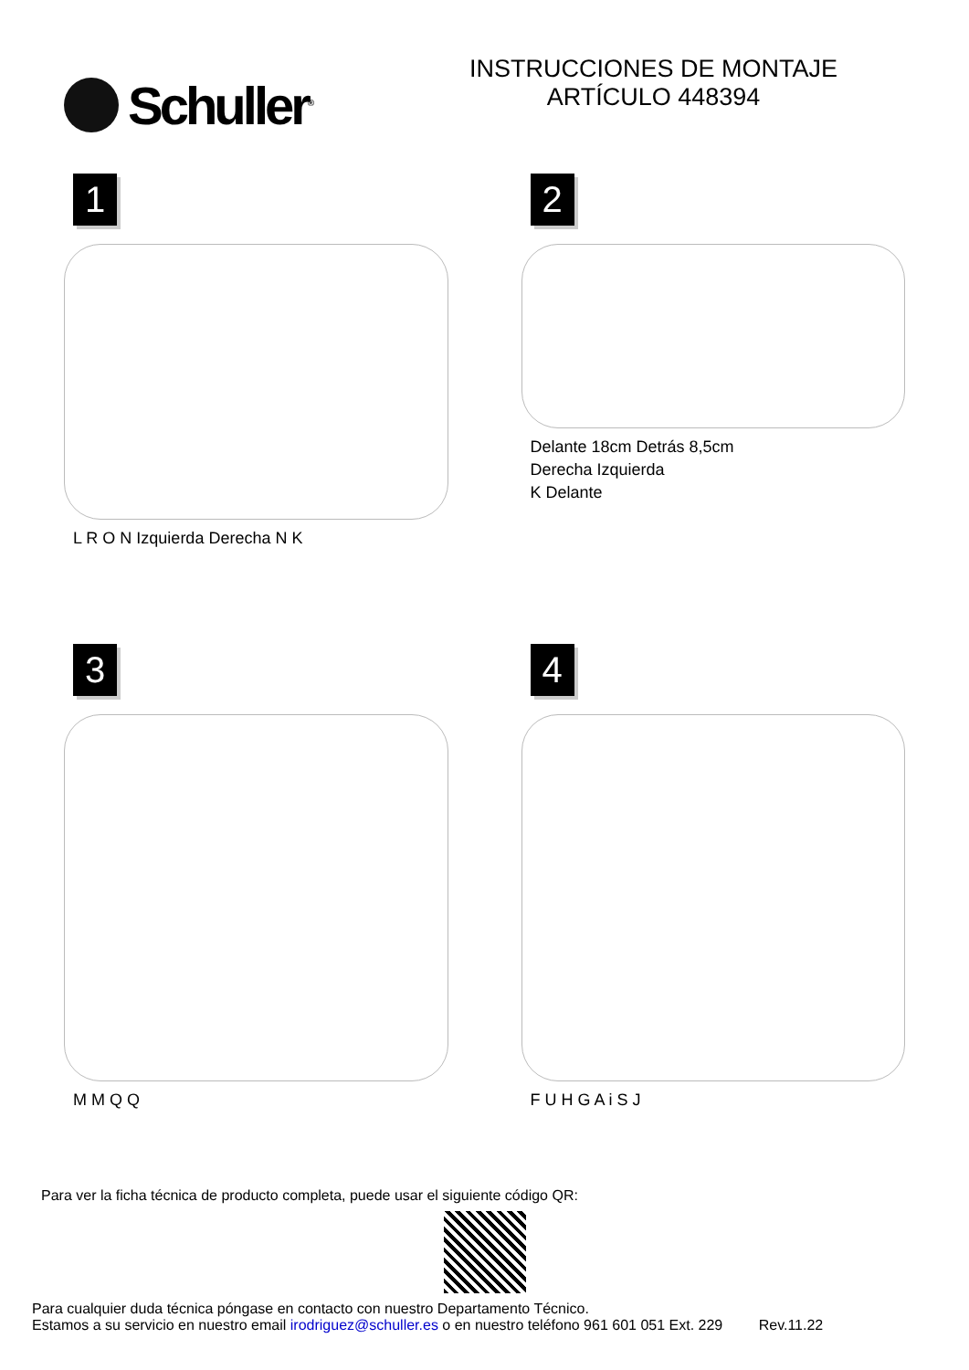Schuller<sup>®</sup>
INSTRUCCIONES DE MONTAJE
ARTÍCULO 448394
1
L R O N Izquierda Derecha N K
2
Delante 18cm Detrás 8,5cm
Derecha Izquierda
K Delante
3
M M Q Q
4
F U H G A i S J
Para ver la ficha técnica de producto completa, puede usar el siguiente código QR:
Para cualquier duda técnica póngase en contacto con nuestro Departamento Técnico.
Estamos a su servicio en nuestro email irodriguez@schuller.es o en nuestro teléfono 961 601 051 Ext. 229 Rev.11.22